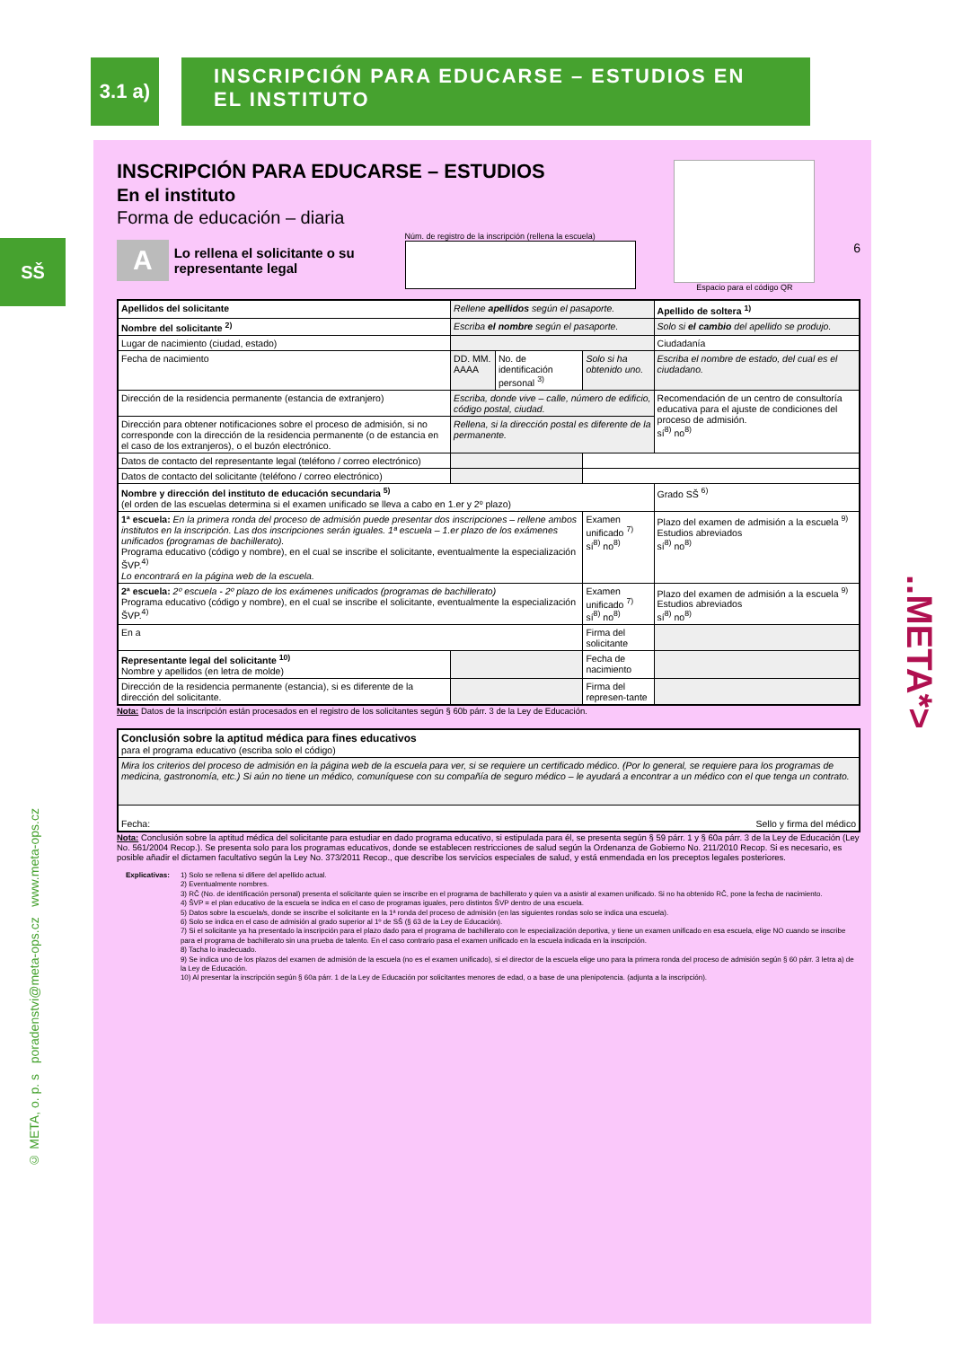3.1 a)
INSCRIPCIÓN PARA EDUCARSE – ESTUDIOS EN EL INSTITUTO
SŠ
INSCRIPCIÓN PARA EDUCARSE – ESTUDIOS
En el instituto
Forma de educación – diaria
A Lo rellena el solicitante o su
representante legal
Núm. de registro de la inscripción (rellena la escuela)
Espacio para el código QR
6
| Apellidos del solicitante | Rellene apellidos según el pasaporte. | | | Apellido de soltera <sup>1)</sup> |
| Nombre del solicitante <sup>2)</sup> | Escriba el nombre según el pasaporte. | | | Solo si el cambio del apellido se produjo. |
| Lugar de nacimiento (ciudad, estado) | | | | Ciudadanía |
| Fecha de nacimiento | DD. MM. AAAA | No. de identificación personal <sup>3)</sup> | Solo si ha obtenido uno. | Escriba el nombre de estado, del cual es el ciudadano. |
| Dirección de la residencia permanente (estancia de extranjero) | Escriba, donde vive – calle, número de edificio, código postal, ciudad. | | | Recomendación de un centro de consultoría educativa para el ajuste de condiciones del proceso de admisión. sí<sup>8)</sup> no<sup>8)</sup> |
| Dirección para obtener notificaciones sobre el proceso de admisión, si no corresponde con la dirección de la residencia permanente (o de estancia en el caso de los extranjeros), o el buzón electrónico. | Rellena, si la dirección postal es diferente de la permanente. | | | |
| Datos de contacto del representante legal (teléfono / correo electrónico) | | | | |
| Datos de contacto del solicitante (teléfono / correo electrónico) | | | | |
| Nombre y dirección del instituto de educación secundaria <sup>5)</sup> (el orden de las escuelas determina si el examen unificado se lleva a cabo en 1.er y 2º plazo) | | | | Grado SŠ <sup>6)</sup> |
| 1ª escuela: En la primera ronda del proceso de admisión puede presentar dos inscripciones – rellene ambos institutos en la inscripción. Las dos inscripciones serán iguales. 1ª escuela – 1.er plazo de los exámenes unificados (programas de bachillerato). Programa educativo (código y nombre), en el cual se inscribe el solicitante, eventualmente la especialización ŠVP.<sup>4)</sup> Lo encontrará en la página web de la escuela. | | | Examen unificado <sup>7)</sup> sí<sup>8)</sup> no<sup>8)</sup> | Plazo del examen de admisión a la escuela <sup>9)</sup> Estudios abreviados sí<sup>8)</sup> no<sup>8)</sup> |
| 2ª escuela: 2º escuela - 2º plazo de los exámenes unificados (programas de bachillerato) Programa educativo (código y nombre), en el cual se inscribe el solicitante, eventualmente la especialización ŠVP.<sup>4)</sup> | | | Examen unificado <sup>7)</sup> sí<sup>8)</sup> no<sup>8)</sup> | Plazo del examen de admisión a la escuela <sup>9)</sup> Estudios abreviados sí<sup>8)</sup> no<sup>8)</sup> |
| En a | | | Firma del solicitante | |
| Representante legal del solicitante <sup>10)</sup> Nombre y apellidos (en letra de molde) | | | Fecha de nacimiento | |
| Dirección de la residencia permanente (estancia), si es diferente de la dirección del solicitante. | | | Firma del represen-tante | |
Nota: Datos de la inscripción están procesados en el registro de los solicitantes según § 60b párr. 3 de la Ley de Educación.
| Conclusión sobre la aptitud médica para fines educativos para el programa educativo (escriba solo el código) |
| Mira los criterios del proceso de admisión en la página web de la escuela para ver, si se requiere un certificado médico. (Por lo general, se requiere para los programas de medicina, gastronomía, etc.) Si aún no tiene un médico, comuníquese con su compañía de seguro médico – le ayudará a encontrar a un médico con el que tenga un contrato. |
| Fecha: Sello y firma del médico |
Nota: Conclusión sobre la aptitud médica del solicitante para estudiar en dado programa educativo, si estipulada para él, se presenta según § 59 párr. 1 y § 60a párr. 3 de la Ley de Educación (Ley No. 561/2004 Recop.). Se presenta solo para los programas educativos, donde se establecen restricciones de salud según la Ordenanza de Gobierno No. 211/2010 Recop. Si es necesario, es posible añadir el dictamen facultativo según la Ley No. 373/2011 Recop., que describe los servicios especiales de salud, y está enmendada en los preceptos legales posteriores.
Explicativas: 1) Solo se rellena si difiere del apellido actual.
2) Eventualmente nombres.
3) RČ (No. de identificación personal) presenta el solicitante quien se inscribe en el programa de bachillerato y quien va a asistir al examen unificado. Si no ha obtenido RČ, pone la fecha de nacimiento.
4) ŠVP = el plan educativo de la escuela se indica en el caso de programas iguales, pero distintos ŠVP dentro de una escuela.
5) Datos sobre la escuela/s, donde se inscribe el solicitante en la 1ª ronda del proceso de admisión (en las siguientes rondas solo se indica una escuela).
6) Solo se indica en el caso de admisión al grado superior al 1º de SŠ (§ 63 de la Ley de Educación).
7) Si el solicitante ya ha presentado la inscripción para el plazo dado para el programa de bachillerato con le especialización deportiva, y tiene un examen unificado en esa escuela, elige NO cuando se inscribe para el programa de bachillerato sin una prueba de talento. En el caso contrario pasa el examen unificado en la escuela indicada en la inscripción.
8) Tacha lo inadecuado.
9) Se indica uno de los plazos del examen de admisión de la escuela (no es el examen unificado), si el director de la escuela elige uno para la primera ronda del proceso de admisión según § 60 párr. 3 letra a) de la Ley de Educación.
10) Al presentar la inscripción según § 60a párr. 1 de la Ley de Educación por solicitantes menores de edad, o a base de una plenipotencia. (adjunta a la inscripción).
..META*>
© META, o. p. s poradenstvi@meta-ops.cz www.meta-ops.cz